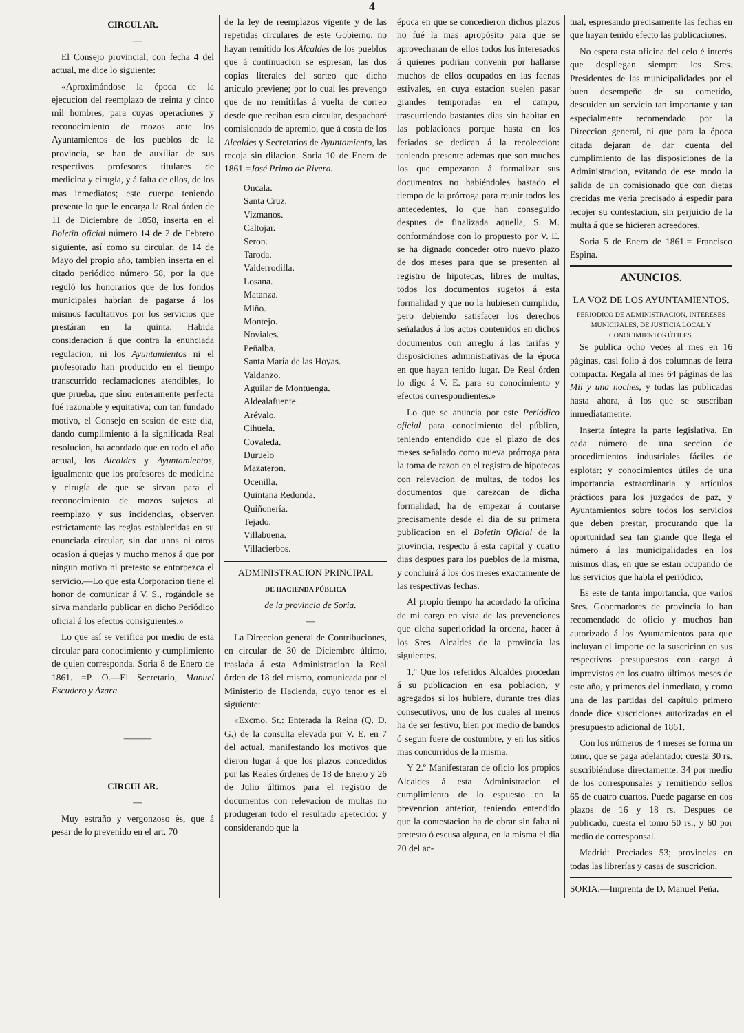4
CIRCULAR.
—
El Consejo provincial, con fecha 4 del actual, me dice lo siguiente:
«Aproximándose la época de la ejecucion del reemplazo de treinta y cinco mil hombres, para cuyas operaciones y reconocimiento de mozos ante los Ayuntamientos de los pueblos de la provincia, se han de auxiliar de sus respectivos profesores titulares de medicina y cirugía, y á falta de ellos, de los mas inmediatos; este cuerpo teniendo presente lo que le encarga la Real órden de 11 de Diciembre de 1858, inserta en el Boletin oficial número 14 de 2 de Febrero siguiente, así como su circular, de 14 de Mayo del propio año, tambien inserta en el citado periódico número 58, por la que reguló los honorarios que de los fondos municipales habrían de pagarse á los mismos facultativos por los servicios que prestáran en la quinta: Habida consideracion á que contra la enunciada regulacion, ni los Ayuntamientos ni el profesorado han producido en el tiempo transcurrido reclamaciones atendibles, lo que prueba, que sino enteramente perfecta fué razonable y equitativa; con tan fundado motivo, el Consejo en sesion de este dia, dando cumplimiento á la significada Real resolucion, ha acordado que en todo el año actual, los Alcaldes y Ayuntamientos, igualmente que los profesores de medicina y cirugía de que se sirvan para el reconocimiento de mozos sujetos al reemplazo y sus incidencias, observen estrictamente las reglas establecidas en su enunciada circular, sin dar unos ni otros ocasion á quejas y mucho menos á que por ningun motivo ni pretesto se entorpezca el servicio.—Lo que esta Corporacion tiene el honor de comunicar á V. S., rogándole se sirva mandarlo publicar en dicho Periódico oficial á los efectos consiguientes.»
Lo que así se verifica por medio de esta circular para conocimiento y cumplimiento de quien corresponda. Soria 8 de Enero de 1861. =P. O.—El Secretario, Manuel Escudero y Azara.
———
CIRCULAR.
—
Muy estraño y vergonzoso ès, que á pesar de lo prevenido en el art. 70
de la ley de reemplazos vigente y de las repetidas circulares de este Gobierno, no hayan remitido los Alcaldes de los pueblos que á continuacion se espresan, las dos copias literales del sorteo que dicho artículo previene; por lo cual les prevengo que de no remitirlas á vuelta de correo desde que reciban esta circular, despacharé comisionado de apremio, que á costa de los Alcaldes y Secretarios de Ayuntamiento, las recoja sin dilacion. Soria 10 de Enero de 1861.=José Primo de Rivera.
Oncala.
Santa Cruz.
Vizmanos.
Caltojar.
Seron.
Taroda.
Valderrodilla.
Losana.
Matanza.
Miño.
Montejo.
Noviales.
Peñalba.
Santa María de las Hoyas.
Valdanzo.
Aguilar de Montuenga.
Aldealafuente.
Arévalo.
Cihuela.
Covaleda.
Duruelo
Mazateron.
Ocenilla.
Quintana Redonda.
Quiñonería.
Tejado.
Villabuena.
Villacierbos.
ADMINISTRACION PRINCIPAL
DE HACIENDA PÚBLICA
de la provincia de Soria.
—
La Direccion general de Contribuciones, en circular de 30 de Diciembre último, traslada á esta Administracion la Real órden de 18 del mismo, comunicada por el Ministerio de Hacienda, cuyo tenor es el siguiente:
«Excmo. Sr.: Enterada la Reina (Q. D. G.) de la consulta elevada por V. E. en 7 del actual, manifestando los motivos que dieron lugar á que los plazos concedidos por las Reales órdenes de 18 de Enero y 26 de Julio últimos para el registro de documentos con relevacion de multas no produgeran todo el resultado apetecido: y considerando que la
época en que se concedieron dichos plazos no fué la mas apropósito para que se aprovecharan de ellos todos los interesados á quienes podrian convenir por hallarse muchos de ellos ocupados en las faenas estivales, en cuya estacion suelen pasar grandes temporadas en el campo, trascurriendo bastantes dias sin habitar en las poblaciones porque hasta en los feriados se dedican á la recoleccion: teniendo presente ademas que son muchos los que empezaron á formalizar sus documentos no habiéndoles bastado el tiempo de la prórroga para reunir todos los antecedentes, lo que han conseguido despues de finalizada aquella, S. M. conformándose con lo propuesto por V. E. se ha dignado conceder otro nuevo plazo de dos meses para que se presenten al registro de hipotecas, libres de multas, todos los documentos sugetos á esta formalidad y que no la hubiesen cumplido, pero debiendo satisfacer los derechos señalados á los actos contenidos en dichos documentos con arreglo á las tarifas y disposiciones administrativas de la época en que hayan tenido lugar. De Real órden lo digo á V. E. para su conocimiento y efectos correspondientes.»
Lo que se anuncia por este Periódico oficial para conocimiento del público, teniendo entendido que el plazo de dos meses señalado como nueva prórroga para la toma de razon en el registro de hipotecas con relevacion de multas, de todos los documentos que carezcan de dicha formalidad, ha de empezar á contarse precisamente desde el dia de su primera publicacion en el Boletin Oficial de la provincia, respecto á esta capital y cuatro dias despues para los pueblos de la misma, y concluirá á los dos meses exactamente de las respectivas fechas.
Al propio tiempo ha acordado la oficina de mi cargo en vista de las prevenciones que dicha superioridad la ordena, hacer á los Sres. Alcaldes de la provincia las siguientes.
1.º Que los referidos Alcaldes procedan á su publicacion en esa poblacion, y agregados si los hubiere, durante tres dias consecutivos, uno de los cuales al menos ha de ser festivo, bien por medio de bandos ó segun fuere de costumbre, y en los sitios mas concurridos de la misma.
Y 2.º Manifestaran de oficio los propios Alcaldes á esta Administracion el cumplimiento de lo espuesto en la prevencion anterior, teniendo entendido que la contestacion ha de obrar sin falta ni pretesto ó escusa alguna, en la misma el dia 20 del ac-
tual, espresando precisamente las fechas en que hayan tenido efecto las publicaciones.
No espera esta oficina del celo é interés que despliegan siempre los Sres. Presidentes de las municipalidades por el buen desempeño de su cometido, descuiden un servicio tan importante y tan especialmente recomendado por la Direccion general, ni que para la época citada dejaran de dar cuenta del cumplimiento de las disposiciones de la Administracion, evitando de ese modo la salida de un comisionado que con dietas crecidas me veria precisado á espedir para recojer su contestacion, sin perjuicio de la multa á que se hicieren acreedores.
Soria 5 de Enero de 1861.= Francisco Espina.
ANUNCIOS.
LA VOZ DE LOS AYUNTAMIENTOS.
PERIODICO DE ADMINISTRACION, INTERESES MUNICIPALES, DE JUSTICIA LOCAL Y CONOCIMIENTOS ÚTILES.
Se publica ocho veces al mes en 16 páginas, casi folio á dos columnas de letra compacta. Regala al mes 64 páginas de las Mil y una noches, y todas las publicadas hasta ahora, á los que se suscriban inmediatamente.
Inserta íntegra la parte legislativa. En cada número de una seccion de procedimientos industriales fáciles de esplotar; y conocimientos útiles de una importancia estraordinaria y artículos prácticos para los juzgados de paz, y Ayuntamientos sobre todos los servicios que deben prestar, procurando que la oportunidad sea tan grande que llega el número á las municipalidades en los mismos dias, en que se estan ocupando de los servicios que habla el periódico.
Es este de tanta importancia, que varios Sres. Gobernadores de provincia lo han recomendado de oficio y muchos han autorizado á los Ayuntamientos para que incluyan el importe de la suscricion en sus respectivos presupuestos con cargo á imprevistos en los cuatro últimos meses de este año, y primeros del inmediato, y como una de las partidas del capítulo primero donde dice suscriciones autorizadas en el presupuesto adicional de 1861.
Con los números de 4 meses se forma un tomo, que se paga adelantado: cuesta 30 rs. suscribiéndose directamente: 34 por medio de los corresponsales y remitiendo sellos 65 de cuatro cuartos. Puede pagarse en dos plazos de 16 y 18 rs. Despues de publicado, cuesta el tomo 50 rs., y 60 por medio de corresponsal.
Madrid: Preciados 53; provincias en todas las librerías y casas de suscricion.
SORIA.—Imprenta de D. Manuel Peña.